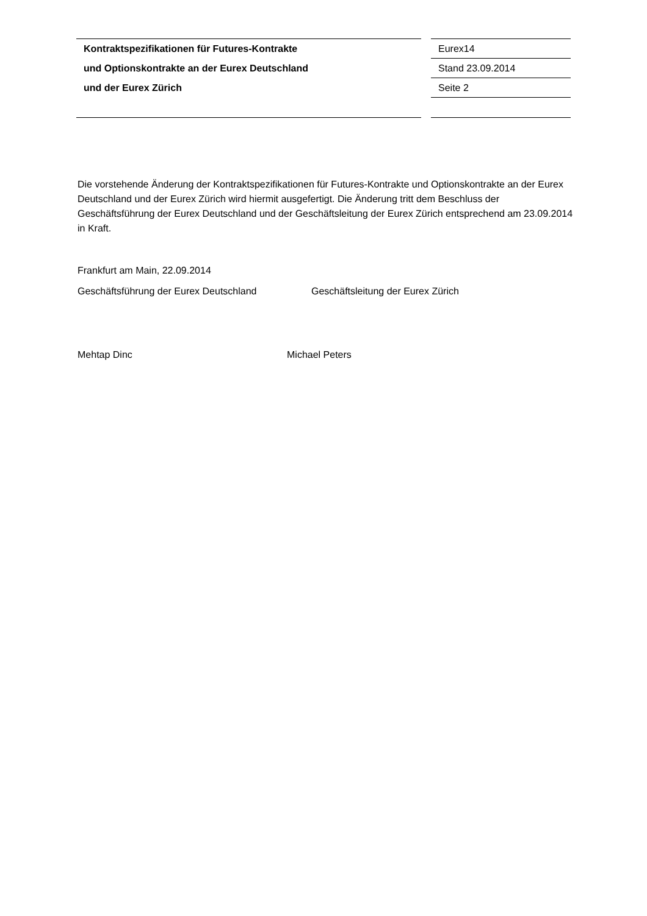Kontraktspezifikationen für Futures-Kontrakte
und Optionskontrakte an der Eurex Deutschland
und der Eurex Zürich
Eurex14
Stand 23.09.2014
Seite 2
Die vorstehende Änderung der Kontraktspezifikationen für Futures-Kontrakte und Optionskontrakte an der Eurex Deutschland und der Eurex Zürich wird hiermit ausgefertigt. Die Änderung tritt dem Beschluss der Geschäftsführung der Eurex Deutschland und der Geschäftsleitung der Eurex Zürich entsprechend am 23.09.2014 in Kraft.
Frankfurt am Main, 22.09.2014
Geschäftsführung der Eurex Deutschland Geschäftsleitung der Eurex Zürich
Mehtap Dinc Michael Peters